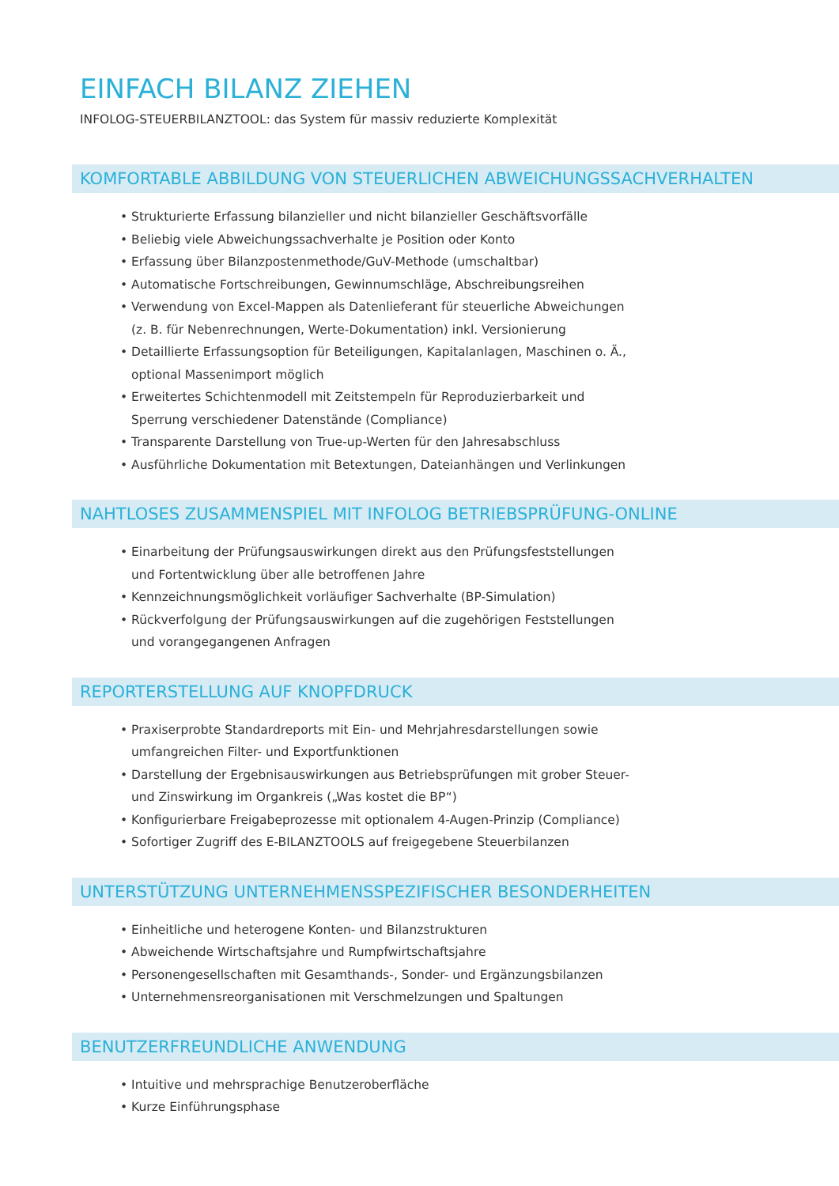EINFACH BILANZ ZIEHEN
INFOLOG-STEUERBILANZTOOL: das System für massiv reduzierte Komplexität
KOMFORTABLE ABBILDUNG VON STEUERLICHEN ABWEICHUNGSSACHVERHALTEN
• Strukturierte Erfassung bilanzieller und nicht bilanzieller Geschäftsvorfälle
• Beliebig viele Abweichungssachverhalte je Position oder Konto
• Erfassung über Bilanzpostenmethode/GuV-Methode (umschaltbar)
• Automatische Fortschreibungen, Gewinnumschläge, Abschreibungsreihen
• Verwendung von Excel-Mappen als Datenlieferant für steuerliche Abweichungen (z. B. für Nebenrechnungen, Werte-Dokumentation) inkl. Versionierung
• Detaillierte Erfassungsoption für Beteiligungen, Kapitalanlagen, Maschinen o. Ä., optional Massenimport möglich
• Erweitertes Schichtenmodell mit Zeitstempeln für Reproduzierbarkeit und Sperrung verschiedener Datenstände (Compliance)
• Transparente Darstellung von True-up-Werten für den Jahresabschluss
• Ausführliche Dokumentation mit Betextungen, Dateianhängen und Verlinkungen
NAHTLOSES ZUSAMMENSPIEL MIT INFOLOG BETRIEBSPRÜFUNG-ONLINE
• Einarbeitung der Prüfungsauswirkungen direkt aus den Prüfungsfeststellungen und Fortentwicklung über alle betroffenen Jahre
• Kennzeichnungsmöglichkeit vorläufiger Sachverhalte (BP-Simulation)
• Rückverfolgung der Prüfungsauswirkungen auf die zugehörigen Feststellungen und vorangegangenen Anfragen
REPORTERSTELLUNG AUF KNOPFDRUCK
• Praxiserprobte Standardreports mit Ein- und Mehrjahresdarstellungen sowie umfangreichen Filter- und Exportfunktionen
• Darstellung der Ergebnisauswirkungen aus Betriebsprüfungen mit grober Steuer- und Zinswirkung im Organkreis („Was kostet die BP“)
• Konfigurierbare Freigabeprozesse mit optionalem 4-Augen-Prinzip (Compliance)
• Sofortiger Zugriff des E-BILANZTOOLS auf freigegebene Steuerbilanzen
UNTERSTÜTZUNG UNTERNEHMENSSPEZIFISCHER BESONDERHEITEN
• Einheitliche und heterogene Konten- und Bilanzstrukturen
• Abweichende Wirtschaftsjahre und Rumpfwirtschaftsjahre
• Personengesellschaften mit Gesamthands-, Sonder- und Ergänzungsbilanzen
• Unternehmensreorganisationen mit Verschmelzungen und Spaltungen
BENUTZERFREUNDLICHE ANWENDUNG
• Intuitive und mehrsprachige Benutzeroberfläche
• Kurze Einführungsphase